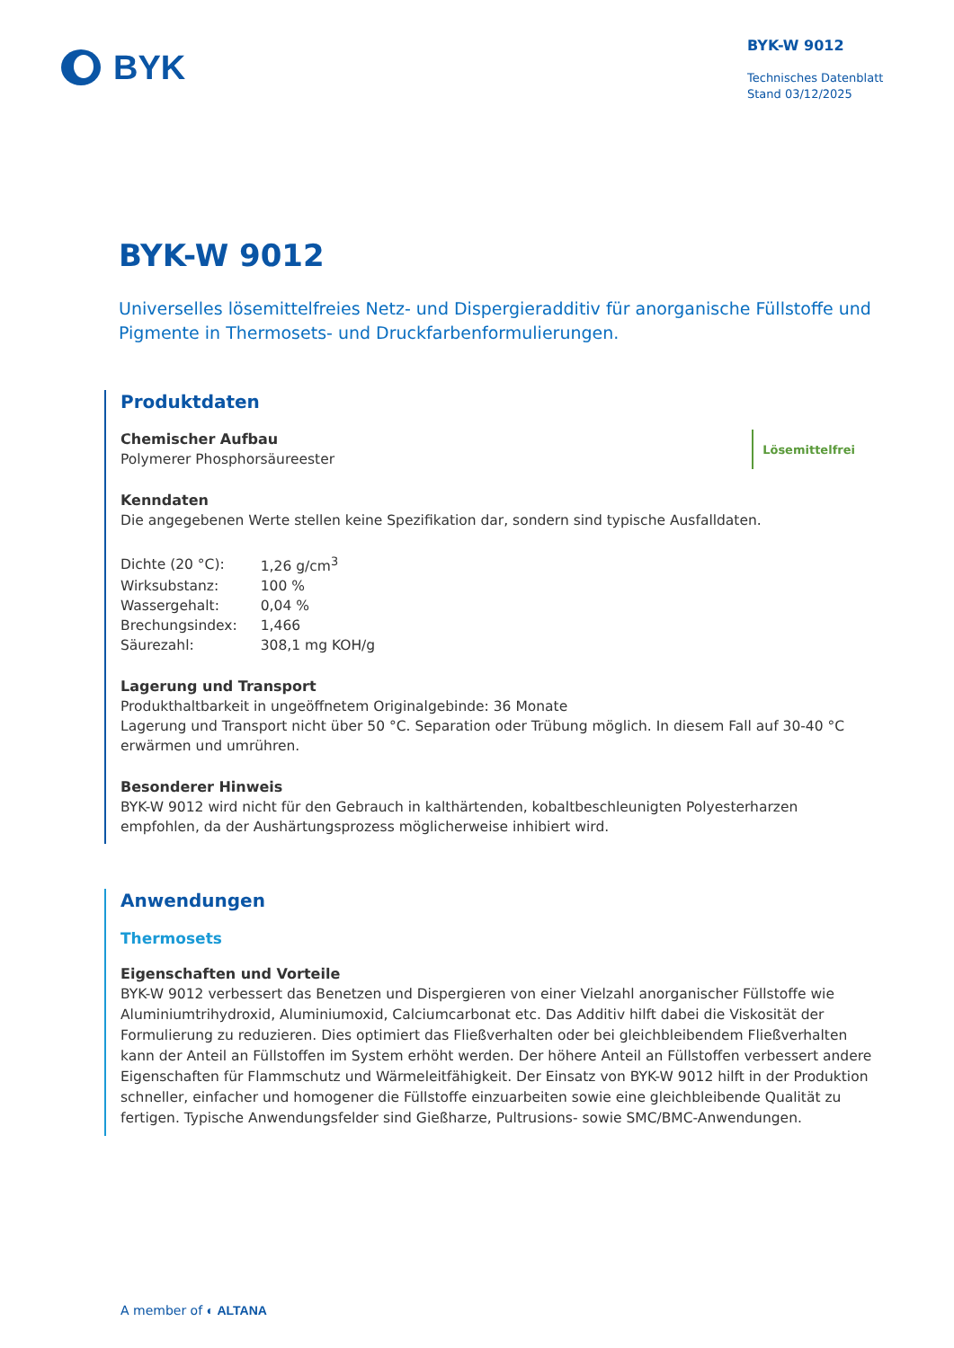BYK
BYK-W 9012
Technisches Datenblatt
Stand 03/12/2025
BYK-W 9012
Universelles lösemittelfreies Netz- und Dispergieradditiv für anorganische Füllstoffe und Pigmente in Thermosets- und Druckfarbenformulierungen.
Produktdaten
Chemischer Aufbau
Polymerer Phosphorsäureester
Lösemittelfrei
Kenndaten
Die angegebenen Werte stellen keine Spezifikation dar, sondern sind typische Ausfalldaten.
| Dichte (20 °C): | 1,26 g/cm<sup>3</sup> |
| Wirksubstanz: | 100 % |
| Wassergehalt: | 0,04 % |
| Brechungsindex: | 1,466 |
| Säurezahl: | 308,1 mg KOH/g |
Lagerung und Transport
Produkthaltbarkeit in ungeöffnetem Originalgebinde: 36 Monate
Lagerung und Transport nicht über 50 °C. Separation oder Trübung möglich. In diesem Fall auf 30-40 °C erwärmen und umrühren.
Besonderer Hinweis
BYK-W 9012 wird nicht für den Gebrauch in kalthärtenden, kobaltbeschleunigten Polyesterharzen empfohlen, da der Aushärtungsprozess möglicherweise inhibiert wird.
Anwendungen
Thermosets
Eigenschaften und Vorteile
BYK-W 9012 verbessert das Benetzen und Dispergieren von einer Vielzahl anorganischer Füllstoffe wie Aluminiumtrihydroxid, Aluminiumoxid, Calciumcarbonat etc. Das Additiv hilft dabei die Viskosität der Formulierung zu reduzieren. Dies optimiert das Fließverhalten oder bei gleichbleibendem Fließverhalten kann der Anteil an Füllstoffen im System erhöht werden. Der höhere Anteil an Füllstoffen verbessert andere Eigenschaften für Flammschutz und Wärmeleitfähigkeit. Der Einsatz von BYK-W 9012 hilft in der Produktion schneller, einfacher und homogener die Füllstoffe einzuarbeiten sowie eine gleichbleibende Qualität zu fertigen. Typische Anwendungsfelder sind Gießharze, Pultrusions- sowie SMC/BMC-Anwendungen.
A member of ◐ ALTANA